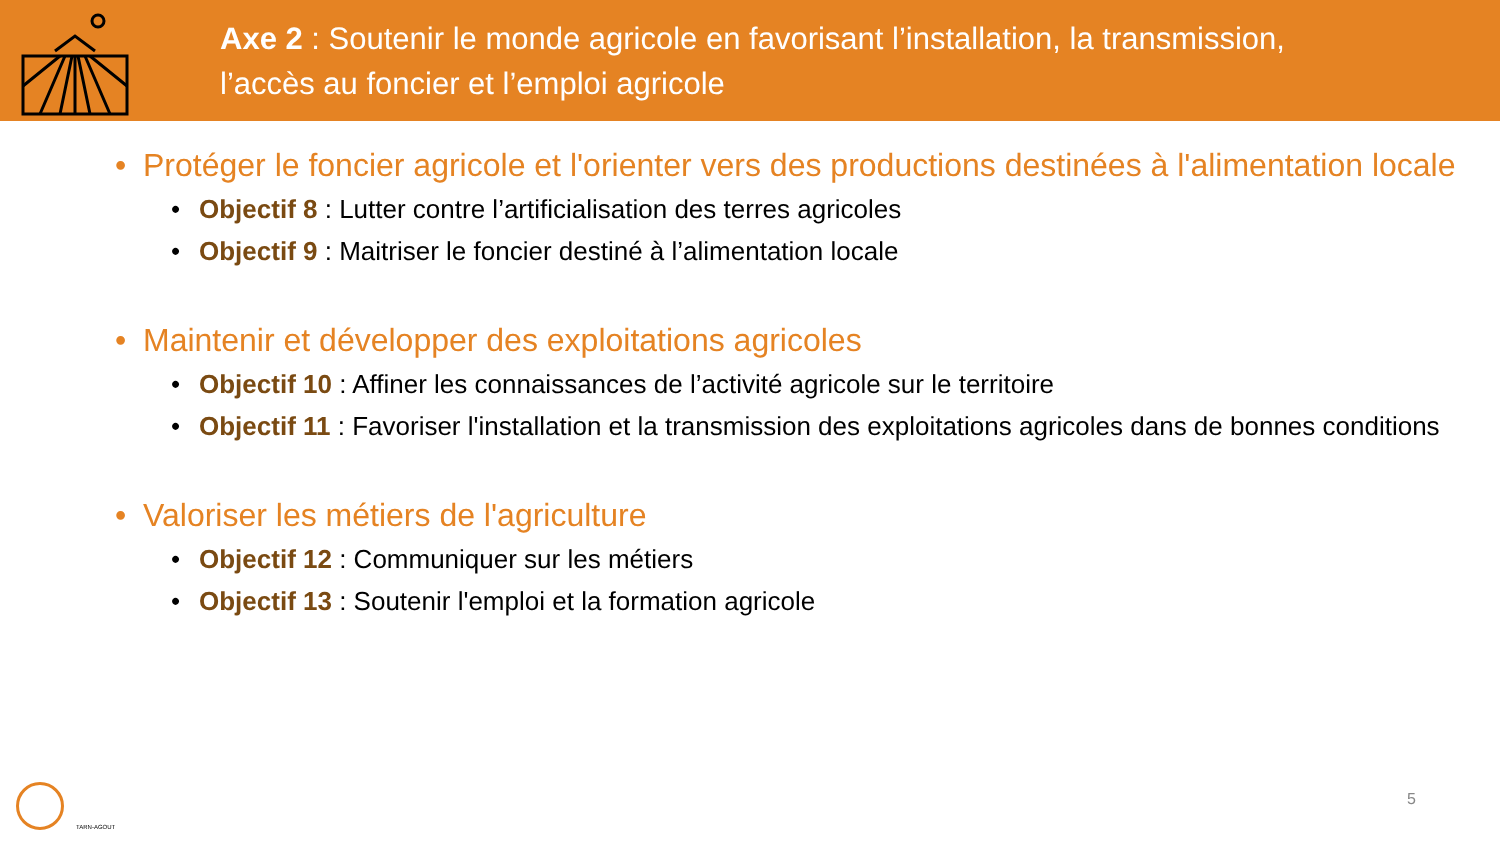Axe 2 : Soutenir le monde agricole en favorisant l’installation, la transmission,
l’accès au foncier et l’emploi agricole
• Protéger le foncier agricole et l'orienter vers des productions destinées à l'alimentation locale
• Objectif 8 : Lutter contre l’artificialisation des terres agricoles
• Objectif 9 : Maitriser le foncier destiné à l’alimentation locale
• Maintenir et développer des exploitations agricoles
• Objectif 10 : Affiner les connaissances de l’activité agricole sur le territoire
• Objectif 11 : Favoriser l'installation et la transmission des exploitations agricoles dans de bonnes conditions
• Valoriser les métiers de l'agriculture
• Objectif 12 : Communiquer sur les métiers
• Objectif 13 : Soutenir l'emploi et la formation agricole
TARN-AGOUT
5